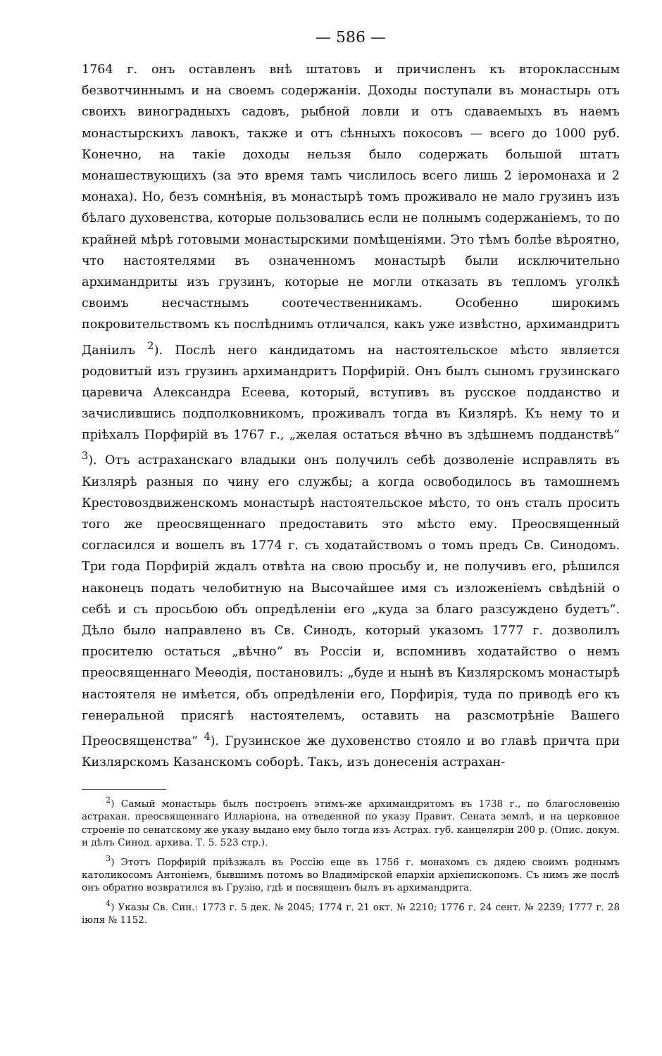— 586 —
1764 г. онъ оставленъ внѣ штатовъ и причисленъ къ второклассным безвотчиннымъ и на своемъ содержаніи. Доходы поступали въ монастырь отъ своихъ виноградныхъ садовъ, рыбной ловли и отъ сдаваемыхъ въ наемъ монастырскихъ лавокъ, также и отъ сѣнныхъ покосовъ — всего до 1000 руб. Конечно, на такіе доходы нельзя было содержать большой штатъ монашествующихъ (за это время тамъ числилось всего лишь 2 іеромонаха и 2 монаха). Но, безъ сомнѣнія, въ монастырѣ томъ проживало не мало грузинъ изъ бѣлаго духовенства, которые пользовались если не полнымъ содержаніемъ, то по крайней мѣрѣ готовыми монастырскими помѣщеніями. Это тѣмъ болѣе вѣроятно, что настоятелями въ означенномъ монастырѣ были исключительно архимандриты изъ грузинъ, которые не могли отказать въ тепломъ уголкѣ своимъ несчастнымъ соотечественникамъ. Особенно широкимъ покровительствомъ къ послѣднимъ отличался, какъ уже извѣстно, архимандритъ Даніилъ <sup>2</sup>). Послѣ него кандидатомъ на настоятельское мѣсто является родовитый изъ грузинъ архимандритъ Порфирій. Онъ былъ сыномъ грузинскаго царевича Александра Есеева, который, вступивъ въ русское подданство и зачислившись подполковникомъ, проживалъ тогда въ Кизлярѣ. Къ нему то и пріѣхалъ Порфирій въ 1767 г., „желая остаться вѣчно въ здѣшнемъ подданствѣ“ <sup>3</sup>). Отъ астраханскаго владыки онъ получилъ себѣ дозволеніе исправлять въ Кизлярѣ разныя по чину его службы; а когда освободилось въ тамошнемъ Крестовоздвиженскомъ монастырѣ настоятельское мѣсто, то онъ сталъ просить того же преосвященнаго предоставить это мѣсто ему. Преосвященный согласился и вошелъ въ 1774 г. съ ходатайствомъ о томъ предъ Св. Синодомъ. Три года Порфирій ждалъ отвѣта на свою просьбу и, не получивъ его, рѣшился наконецъ подать челобитную на Высочайшее имя съ изложеніемъ свѣдѣній о себѣ и съ просьбою объ опредѣленіи его „куда за благо разсуждено будетъ“. Дѣло было направлено въ Св. Синодъ, который указомъ 1777 г. дозволилъ просителю остаться „вѣчно“ въ Россіи и, вспомнивъ ходатайство о немъ преосвященнаго Меѳодія, постановилъ: „буде и нынѣ въ Кизлярскомъ монастырѣ настоятеля не имѣется, объ опредѣленіи его, Порфирія, туда по приводѣ его къ генеральной присягѣ настоятелемъ, оставить на разсмотрѣніе Вашего Преосвященства“ <sup>4</sup>). Грузинское же духовенство стояло и во главѣ причта при Кизлярскомъ Казанскомъ соборѣ. Такъ, изъ донесенія астрахан-
<sup>2</sup>) Самый монастырь былъ построенъ этимъ-же архимандритомъ въ 1738 г., по благословенію астрахан. преосвященнаго Илларіона, на отведенной по указу Правит. Сената землѣ, и на церковное строеніе по сенатскому же указу выдано ему было тогда изъ Астрах. губ. канцеляріи 200 р. (Опис. докум. и дѣлъ Синод. архива. Т. 5. 523 стр.).
<sup>3</sup>) Этотъ Порфирій пріѣзжалъ въ Россію еще въ 1756 г. монахомъ съ дядею своимъ роднымъ католикосомъ Антоніемъ, бывшимъ потомъ во Владимірской епархіи архіепископомъ. Съ нимъ же послѣ онъ обратно возвратился въ Грузію, гдѣ и посвященъ былъ въ архимандрита.
<sup>4</sup>) Указы Св. Син.: 1773 г. 5 дек. № 2045; 1774 г. 21 окт. № 2210; 1776 г. 24 сент. № 2239; 1777 г. 28 іюля № 1152.